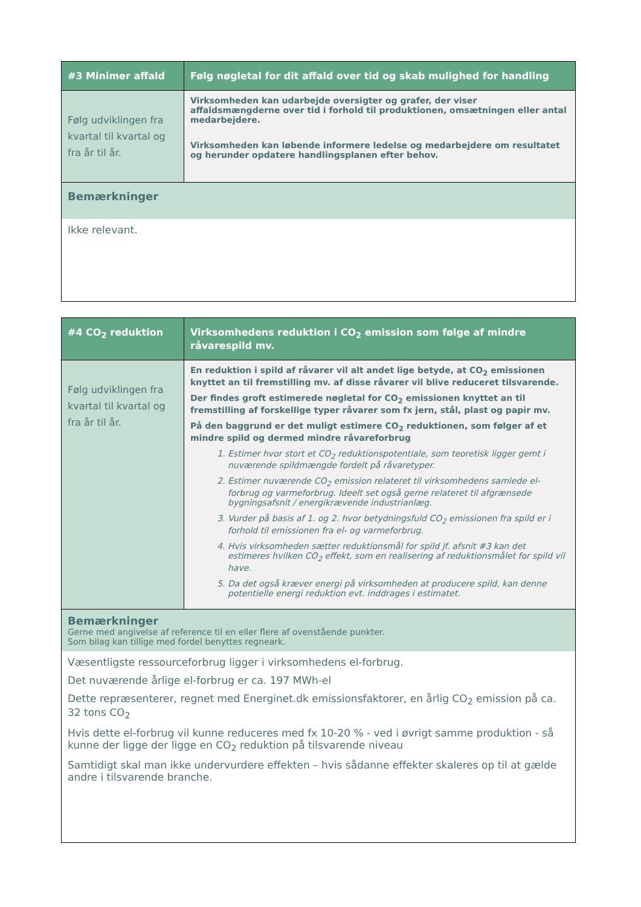| #3 Minimer affald | Følg nøgletal for dit affald over tid og skab mulighed for handling |
| --- | --- |
| Følg udviklingen fra kvartal til kvartal og fra år til år. | Virksomheden kan udarbejde oversigter og grafer, der viser affaldsmængderne over tid i forhold til produktionen, omsætningen eller antal medarbejdere. Virksomheden kan løbende informere ledelse og medarbejdere om resultatet og herunder opdatere handlingsplanen efter behov. |
| Bemærkninger | |
| Ikke relevant. | |
| #4 CO<sub>2</sub> reduktion | Virksomhedens reduktion i CO<sub>2</sub> emission som følge af mindre råvarespild mv. |
| --- | --- |
| Følg udviklingen fra kvartal til kvartal og fra år til år. | En reduktion i spild af råvarer vil alt andet lige betyde, at CO<sub>2</sub> emissionen knyttet an til fremstilling mv. af disse råvarer vil blive reduceret tilsvarende. Der findes groft estimerede nøgletal for CO<sub>2</sub> emissionen knyttet an til fremstilling af forskellige typer råvarer som fx jern, stål, plast og papir mv. På den baggrund er det muligt estimere CO<sub>2</sub> reduktionen, som følger af et mindre spild og dermed mindre råvareforbrug 1. Estimer hvor stort et CO<sub>2</sub> reduktionspotentiale, som teoretisk ligger gemt i nuværende spildmængde fordelt på råvaretyper. 2. Estimer nuværende CO<sub>2</sub> emission relateret til virksomhedens samlede el-forbrug og varmeforbrug. Ideelt set også gerne relateret til afgrænsede bygningsafsnit / energikrævende industrianlæg. 3. Vurder på basis af 1. og 2. hvor betydningsfuld CO<sub>2</sub> emissionen fra spild er i forhold til emissionen fra el- og varmeforbrug. 4. Hvis virksomheden sætter reduktionsmål for spild jf. afsnit #3 kan det estimeres hvilken CO<sub>2</sub> effekt, som en realisering af reduktionsmålet for spild vil have. 5. Da det også kræver energi på virksomheden at producere spild, kan denne potentielle energi reduktion evt. inddrages i estimatet. |
| Bemærkninger Gerne med angivelse af reference til en eller flere af ovenstående punkter. Som bilag kan tillige med fordel benyttes regneark. | |
| Væsentligste ressourceforbrug ligger i virksomhedens el-forbrug. Det nuværende årlige el-forbrug er ca. 197 MWh-el Dette repræsenterer, regnet med Energinet.dk emissionsfaktorer, en årlig CO<sub>2</sub> emission på ca. 32 tons CO<sub>2</sub> Hvis dette el-forbrug vil kunne reduceres med fx 10-20 % - ved i øvrigt samme produktion - så kunne der ligge der ligge en CO<sub>2</sub> reduktion på tilsvarende niveau Samtidigt skal man ikke undervurdere effekten – hvis sådanne effekter skaleres op til at gælde andre i tilsvarende branche. | |